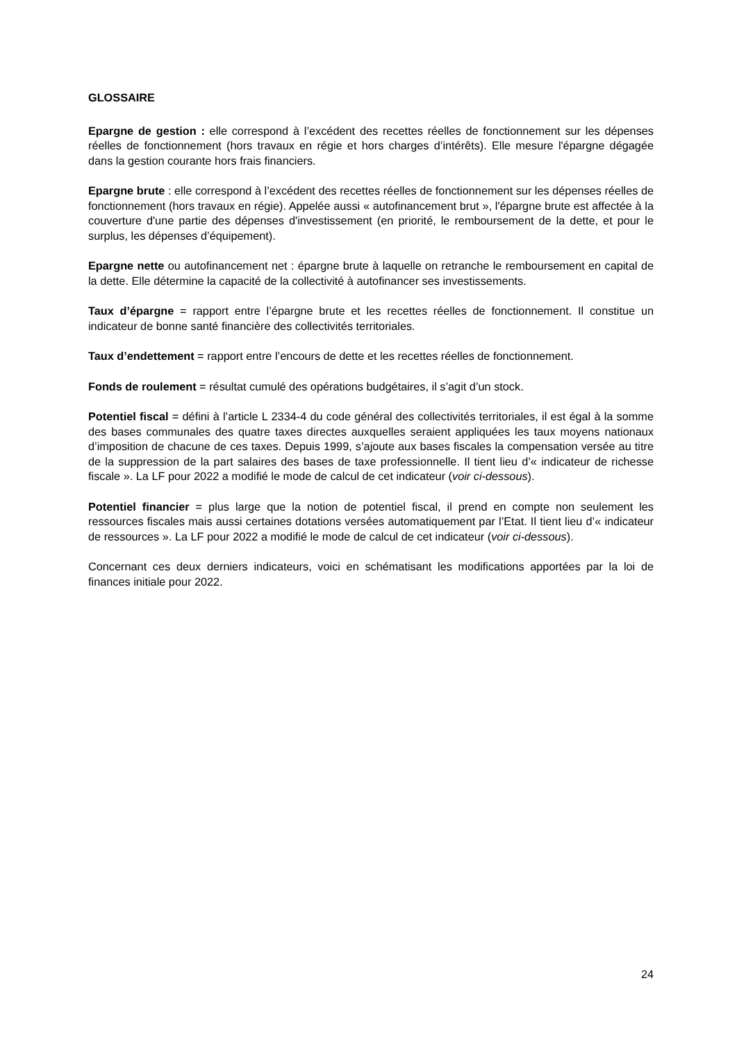GLOSSAIRE
Epargne de gestion : elle correspond à l’excédent des recettes réelles de fonctionnement sur les dépenses réelles de fonctionnement (hors travaux en régie et hors charges d’intérêts). Elle mesure l'épargne dégagée dans la gestion courante hors frais financiers.
Epargne brute : elle correspond à l’excédent des recettes réelles de fonctionnement sur les dépenses réelles de fonctionnement (hors travaux en régie). Appelée aussi « autofinancement brut », l'épargne brute est affectée à la couverture d'une partie des dépenses d'investissement (en priorité, le remboursement de la dette, et pour le surplus, les dépenses d’équipement).
Epargne nette ou autofinancement net : épargne brute à laquelle on retranche le remboursement en capital de la dette. Elle détermine la capacité de la collectivité à autofinancer ses investissements.
Taux d’épargne = rapport entre l’épargne brute et les recettes réelles de fonctionnement. Il constitue un indicateur de bonne santé financière des collectivités territoriales.
Taux d’endettement = rapport entre l’encours de dette et les recettes réelles de fonctionnement.
Fonds de roulement = résultat cumulé des opérations budgétaires, il s’agit d’un stock.
Potentiel fiscal = défini à l’article L 2334-4 du code général des collectivités territoriales, il est égal à la somme des bases communales des quatre taxes directes auxquelles seraient appliquées les taux moyens nationaux d’imposition de chacune de ces taxes. Depuis 1999, s’ajoute aux bases fiscales la compensation versée au titre de la suppression de la part salaires des bases de taxe professionnelle. Il tient lieu d’« indicateur de richesse fiscale ». La LF pour 2022 a modifié le mode de calcul de cet indicateur (voir ci-dessous).
Potentiel financier = plus large que la notion de potentiel fiscal, il prend en compte non seulement les ressources fiscales mais aussi certaines dotations versées automatiquement par l’Etat. Il tient lieu d’« indicateur de ressources ». La LF pour 2022 a modifié le mode de calcul de cet indicateur (voir ci-dessous).
Concernant ces deux derniers indicateurs, voici en schématisant les modifications apportées par la loi de finances initiale pour 2022.
24